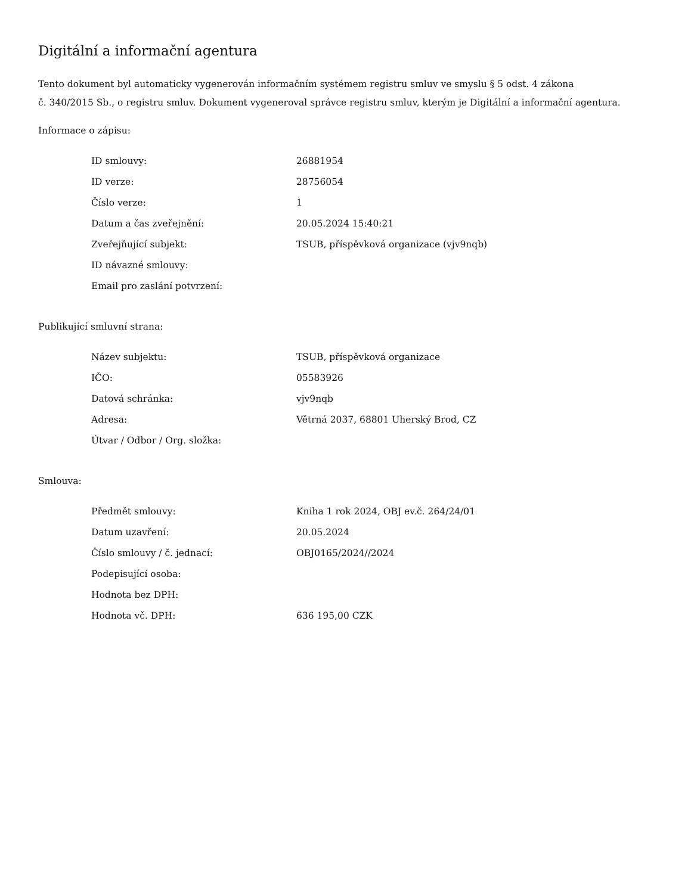Digitální a informační agentura
Tento dokument byl automaticky vygenerován informačním systémem registru smluv ve smyslu § 5 odst. 4 zákona
č. 340/2015 Sb., o registru smluv. Dokument vygeneroval správce registru smluv, kterým je Digitální a informační agentura.
Informace o zápisu:
| ID smlouvy: | 26881954 |
| ID verze: | 28756054 |
| Číslo verze: | 1 |
| Datum a čas zveřejnění: | 20.05.2024 15:40:21 |
| Zveřejňující subjekt: | TSUB, příspěvková organizace (vjv9nqb) |
| ID návazné smlouvy: | |
| Email pro zaslání potvrzení: | |
Publikující smluvní strana:
| Název subjektu: | TSUB, příspěvková organizace |
| IČO: | 05583926 |
| Datová schránka: | vjv9nqb |
| Adresa: | Větrná 2037, 68801 Uherský Brod, CZ |
| Útvar / Odbor / Org. složka: | |
Smlouva:
| Předmět smlouvy: | Kniha 1 rok 2024, OBJ ev.č. 264/24/01 |
| Datum uzavření: | 20.05.2024 |
| Číslo smlouvy / č. jednací: | OBJ0165/2024//2024 |
| Podepisující osoba: | |
| Hodnota bez DPH: | |
| Hodnota vč. DPH: | 636 195,00 CZK |